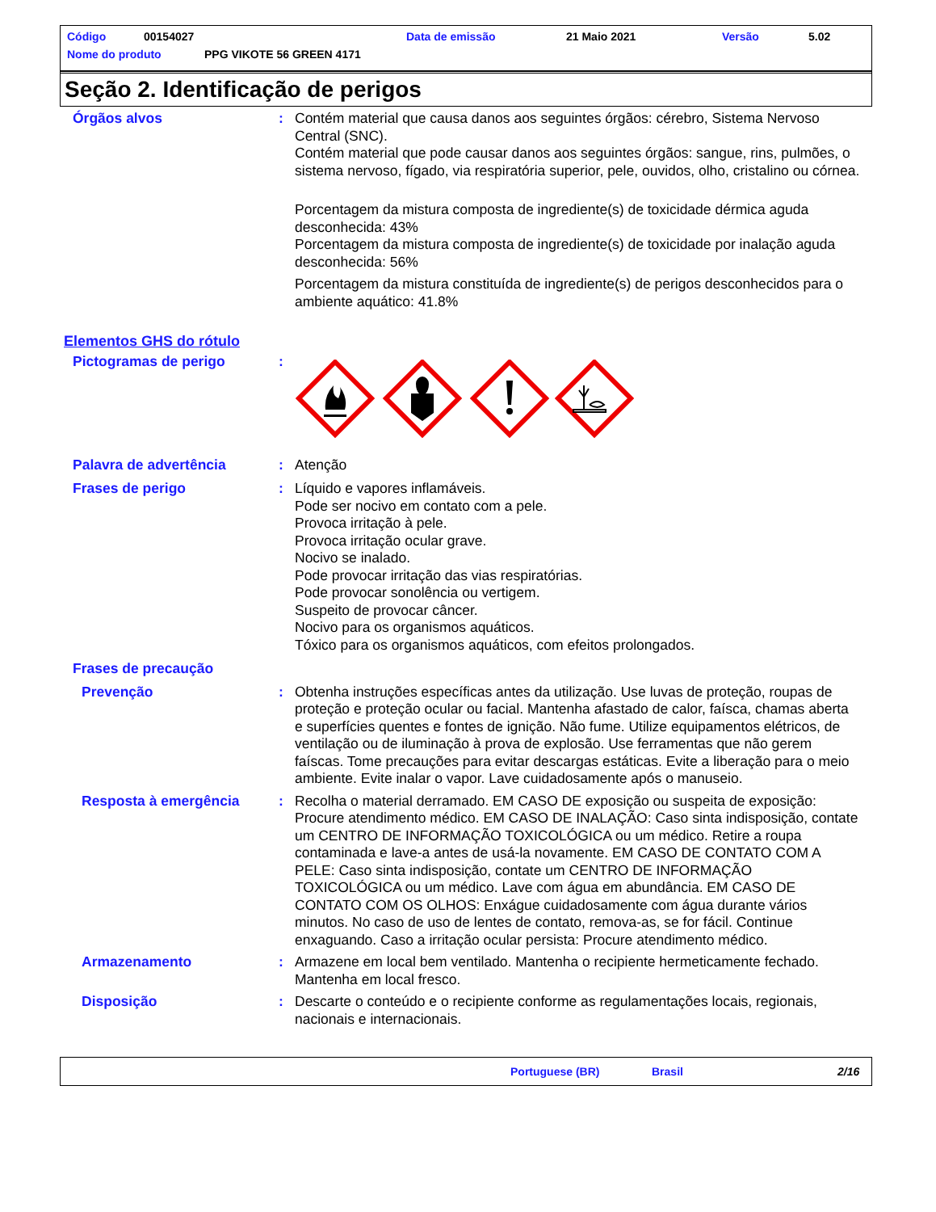Código 00154027 Data de emissão 21 Maio 2021 Versão 5.02
Nome do produto PPG VIKOTE 56 GREEN 4171
Seção 2. Identificação de perigos
Órgãos alvos : Contém material que causa danos aos seguintes órgãos: cérebro, Sistema Nervoso Central (SNC).
Contém material que pode causar danos aos seguintes órgãos: sangue, rins, pulmões, o sistema nervoso, fígado, via respiratória superior, pele, ouvidos, olho, cristalino ou córnea.
Porcentagem da mistura composta de ingrediente(s) de toxicidade dérmica aguda desconhecida: 43%
Porcentagem da mistura composta de ingrediente(s) de toxicidade por inalação aguda desconhecida: 56%
Porcentagem da mistura constituída de ingrediente(s) de perigos desconhecidos para o ambiente aquático: 41.8%
Elementos GHS do rótulo
Pictogramas de perigo :
Palavra de advertência : Atenção
Frases de perigo : Líquido e vapores inflamáveis.
Pode ser nocivo em contato com a pele.
Provoca irritação à pele.
Provoca irritação ocular grave.
Nocivo se inalado.
Pode provocar irritação das vias respiratórias.
Pode provocar sonolência ou vertigem.
Suspeito de provocar câncer.
Nocivo para os organismos aquáticos.
Tóxico para os organismos aquáticos, com efeitos prolongados.
Frases de precaução
Prevenção : Obtenha instruções específicas antes da utilização. Use luvas de proteção, roupas de proteção e proteção ocular ou facial. Mantenha afastado de calor, faísca, chamas aberta e superfícies quentes e fontes de ignição. Não fume. Utilize equipamentos elétricos, de ventilação ou de iluminação à prova de explosão. Use ferramentas que não gerem faíscas. Tome precauções para evitar descargas estáticas. Evite a liberação para o meio ambiente. Evite inalar o vapor. Lave cuidadosamente após o manuseio.
Resposta à emergência : Recolha o material derramado. EM CASO DE exposição ou suspeita de exposição: Procure atendimento médico. EM CASO DE INALAÇÃO: Caso sinta indisposição, contate um CENTRO DE INFORMAÇÃO TOXICOLÓGICA ou um médico. Retire a roupa contaminada e lave-a antes de usá-la novamente. EM CASO DE CONTATO COM A PELE: Caso sinta indisposição, contate um CENTRO DE INFORMAÇÃO TOXICOLÓGICA ou um médico. Lave com água em abundância. EM CASO DE CONTATO COM OS OLHOS: Enxágue cuidadosamente com água durante vários minutos. No caso de uso de lentes de contato, remova-as, se for fácil. Continue enxaguando. Caso a irritação ocular persista: Procure atendimento médico.
Armazenamento : Armazene em local bem ventilado. Mantenha o recipiente hermeticamente fechado. Mantenha em local fresco.
Disposição : Descarte o conteúdo e o recipiente conforme as regulamentações locais, regionais, nacionais e internacionais.
Portuguese (BR) Brasil 2/16